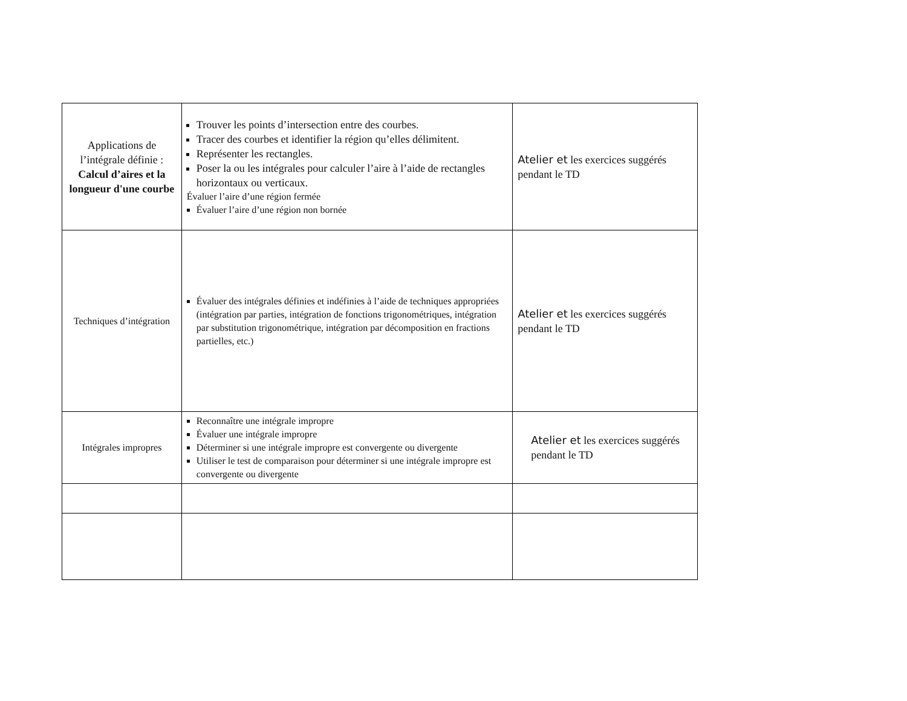| Applications de l’intégrale définie : Calcul d’aires et la longueur d'une courbe | Trouver les points d’intersection entre des courbes. Tracer des courbes et identifier la région qu’elles délimitent. Représenter les rectangles. Poser la ou les intégrales pour calculer l’aire à l’aide de rectangles horizontaux ou verticaux. Évaluer l’aire d’une région fermée Évaluer l’aire d’une région non bornée | Atelier et les exercices suggérés pendant le TD |
| Techniques d’intégration | Évaluer des intégrales définies et indéfinies à l’aide de techniques appropriées (intégration par parties, intégration de fonctions trigonométriques, intégration par substitution trigonométrique, intégration par décomposition en fractions partielles, etc.) | Atelier et les exercices suggérés pendant le TD |
| Intégrales impropres | Reconnaître une intégrale impropre Évaluer une intégrale impropre Déterminer si une intégrale impropre est convergente ou divergente Utiliser le test de comparaison pour déterminer si une intégrale impropre est convergente ou divergente | Atelier et les exercices suggérés pendant le TD |